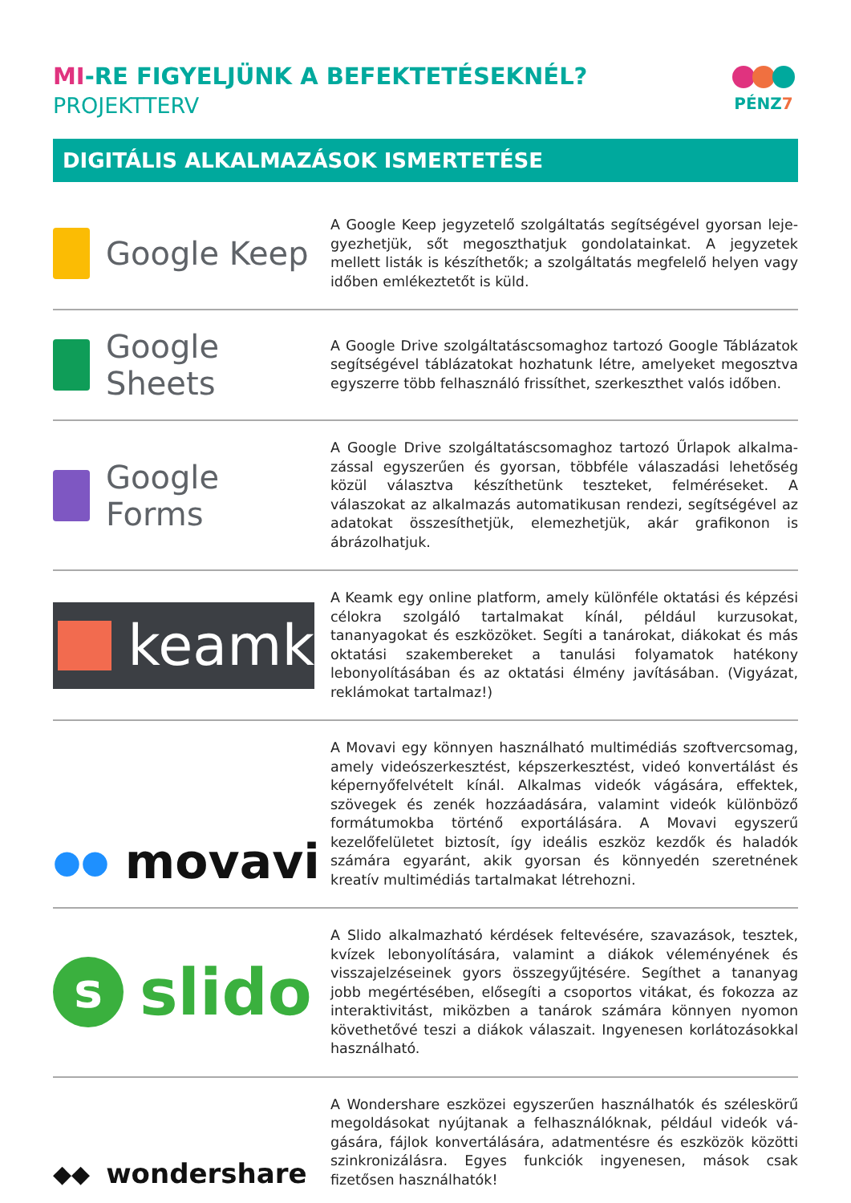MI-RE FIGYELJÜNK A BEFEKTETÉSEKNÉL?
PROJEKTTERV
PÉNZ7
DIGITÁLIS ALKALMAZÁSOK ISMERTETÉSE
Google Keep
A Google Keep jegyzetelő szolgáltatás segítségével gyorsan leje­gyezhetjük, sőt megoszthatjuk gondolatainkat. A jegyzetek mellett listák is készíthetők; a szolgáltatás megfelelő helyen vagy időben emlékeztetőt is küld.
Google Sheets
A Google Drive szolgáltatáscsomaghoz tartozó Google Táblázatok segítségével táblázatokat hozhatunk létre, amelyeket megosztva egyszerre több felhasználó frissíthet, szerkeszthet valós időben.
Google Forms
A Google Drive szolgáltatáscsomaghoz tartozó Űrlapok alkalma­zással egyszerűen és gyorsan, többféle válaszadási lehetőség közül választva készíthetünk teszteket, felméréseket. A válaszokat az al­kalmazás automatikusan rendezi, segítségével az adatokat össze­síthetjük, elemezhetjük, akár grafikonon is ábrázolhatjuk.
keamk
A Keamk egy online platform, amely különféle oktatási és képzési célokra szolgáló tartalmakat kínál, például kurzusokat, tananyago­kat és eszközöket. Segíti a tanárokat, diákokat és más oktatási szak­embereket a tanulási folyamatok hatékony lebonyolításában és az oktatási élmény javításában. (Vigyázat, reklámokat tartalmaz!)
●● movavi
A Movavi egy könnyen használható multimédiás szoftvercsomag, amely videószerkesztést, képszerkesztést, videó konvertálást és kép­ernyőfelvételt kínál. Alkalmas videók vágására, effektek, szövegek és zenék hozzáadására, valamint videók különböző formátumokba tör­ténő exportálására. A Movavi egyszerű kezelőfelületet biztosít, így ideális eszköz kezdők és haladók számára egyaránt, akik gyorsan és könnyedén szeretnének kreatív multimédiás tartalmakat létrehozni.
sslido
A Slido alkalmazható kérdések feltevésére, szavazások, tesztek, kvízek lebonyolítására, valamint a diákok véleményének és vissza­jelzéseinek gyors összegyűjtésére. Segíthet a tananyag jobb megér­tésében, elősegíti a csoportos vitákat, és fokozza az interaktivitást, miközben a tanárok számára könnyen nyomon követhetővé teszi a diákok válaszait. Ingyenesen korlátozásokkal használható.
◆◆ wondershare
A Wondershare eszközei egyszerűen használhatók és széleskörű megoldásokat nyújtanak a felhasználóknak, például videók vá­gására, fájlok konvertálására, adatmentésre és eszközök közötti szinkronizálásra. Egyes funkciók ingyenesen, mások csak fizetősen használhatók!